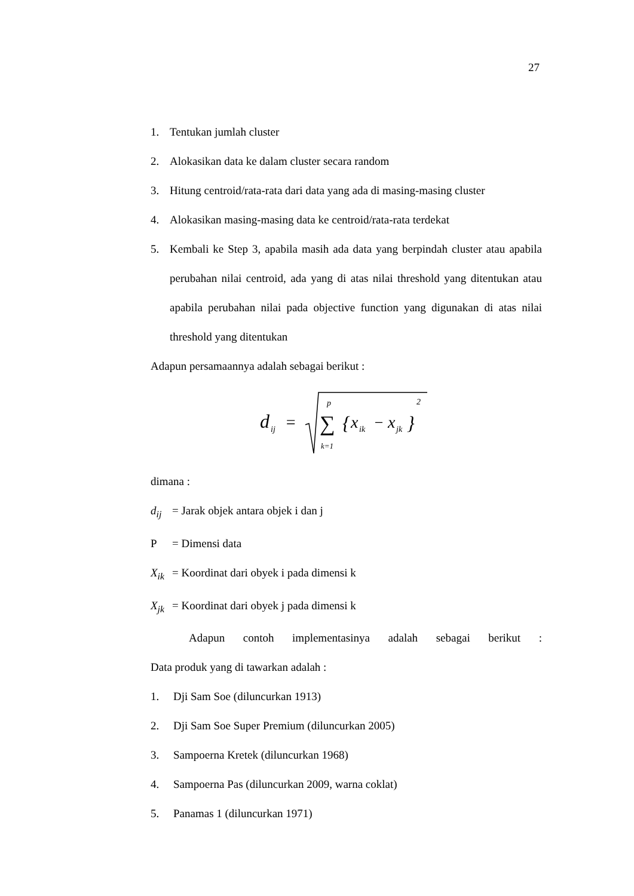27
1. Tentukan jumlah cluster
2. Alokasikan data ke dalam cluster secara random
3. Hitung centroid/rata-rata dari data yang ada di masing-masing cluster
4. Alokasikan masing-masing data ke centroid/rata-rata terdekat
5. Kembali ke Step 3, apabila masih ada data yang berpindah cluster atau apabila perubahan nilai centroid, ada yang di atas nilai threshold yang ditentukan atau apabila perubahan nilai pada objective function yang digunakan di atas nilai threshold yang ditentukan
Adapun persamaannya adalah sebagai berikut :
d
ij
=
p
∑
k=1
{
x
ik
−
x
jk
}
2
dimana :
d<sub>ij</sub> = Jarak objek antara objek i dan j
P = Dimensi data
X<sub>ik</sub> = Koordinat dari obyek i pada dimensi k
X<sub>jk</sub> = Koordinat dari obyek j pada dimensi k
Adapun contoh implementasinya adalah sebagai berikut :
Data produk yang di tawarkan adalah :
1. Dji Sam Soe (diluncurkan 1913)
2. Dji Sam Soe Super Premium (diluncurkan 2005)
3. Sampoerna Kretek (diluncurkan 1968)
4. Sampoerna Pas (diluncurkan 2009, warna coklat)
5. Panamas 1 (diluncurkan 1971)